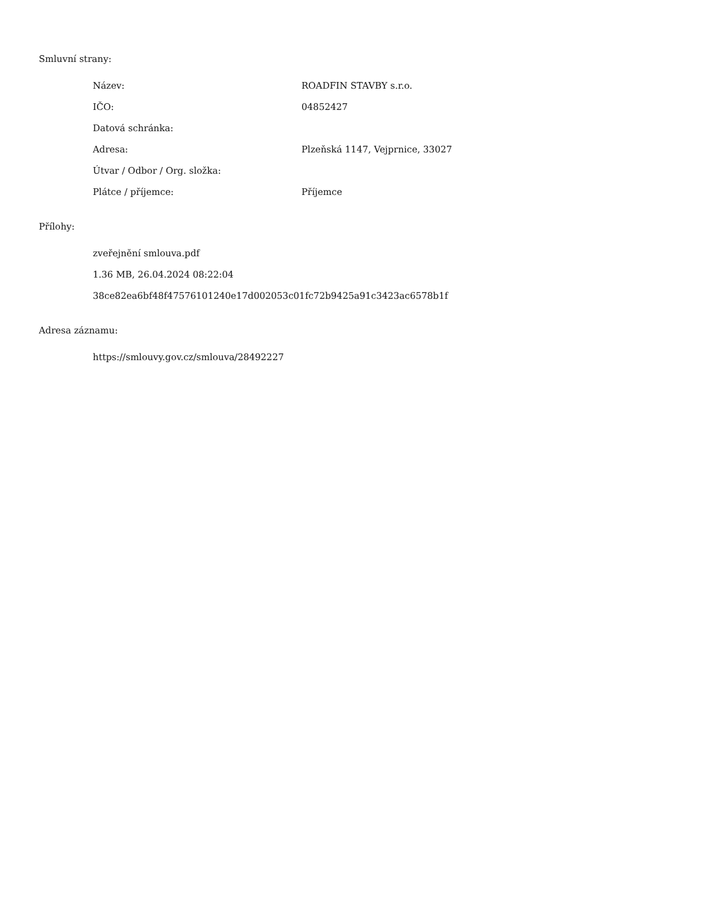Smluvní strany:
| Název: | ROADFIN STAVBY s.r.o. |
| IČO: | 04852427 |
| Datová schránka: | |
| Adresa: | Plzeňská 1147, Vejprnice, 33027 |
| Útvar / Odbor / Org. složka: | |
| Plátce / příjemce: | Příjemce |
Přílohy:
zveřejnění smlouva.pdf
1.36 MB, 26.04.2024 08:22:04
38ce82ea6bf48f47576101240e17d002053c01fc72b9425a91c3423ac6578b1f
Adresa záznamu:
https://smlouvy.gov.cz/smlouva/28492227